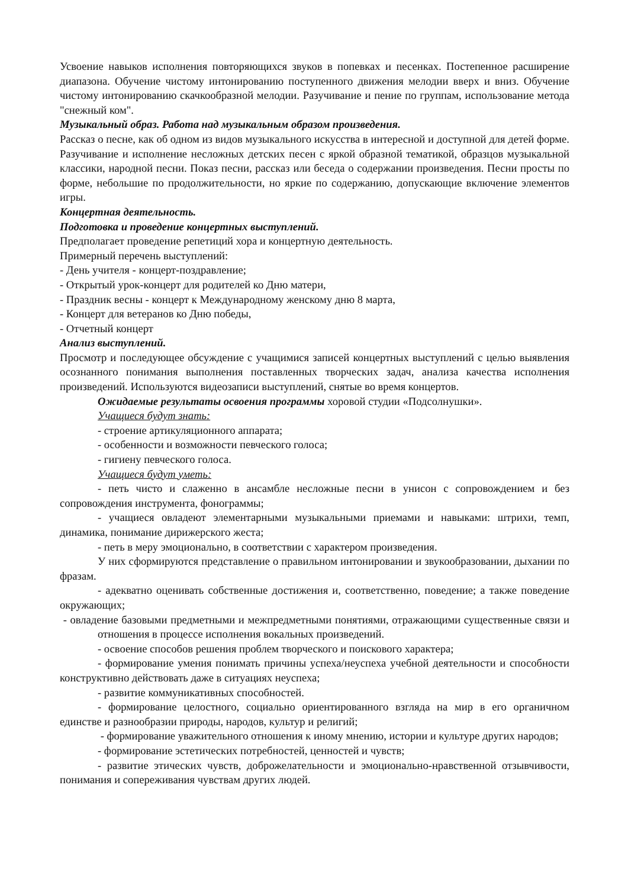Усвоение навыков исполнения повторяющихся звуков в попевках и песенках. Постепенное расширение диапазона. Обучение чистому интонированию поступенного движения мелодии вверх и вниз. Обучение чистому интонированию скачкообразной мелодии. Разучивание и пение по группам, использование метода "снежный ком".
Музыкальный образ. Работа над музыкальным образом произведения.
Рассказ о песне, как об одном из видов музыкального искусства в интересной и доступной для детей форме. Разучивание и исполнение несложных детских песен с яркой образной тематикой, образцов музыкальной классики, народной песни. Показ песни, рассказ или беседа о содержании произведения. Песни просты по форме, небольшие по продолжительности, но яркие по содержанию, допускающие включение элементов игры.
Концертная деятельность.
Подготовка и проведение концертных выступлений.
Предполагает проведение репетиций хора и концертную деятельность.
Примерный перечень выступлений:
- День учителя - концерт-поздравление;
- Открытый урок-концерт для родителей ко Дню матери,
- Праздник весны - концерт к Международному женскому дню 8 марта,
- Концерт для ветеранов ко Дню победы,
- Отчетный концерт
Анализ выступлений.
Просмотр и последующее обсуждение с учащимися записей концертных выступлений с целью выявления осознанного понимания выполнения поставленных творческих задач, анализа качества исполнения произведений. Используются видеозаписи выступлений, снятые во время концертов.
Ожидаемые результаты освоения программы хоровой студии «Подсолнушки».
Учащиеся будут знать:
- строение артикуляционного аппарата;
- особенности и возможности певческого голоса;
- гигиену певческого голоса.
Учащиеся будут уметь:
- петь чисто и слаженно в ансамбле несложные песни в унисон с сопровождением и без сопровождения инструмента, фонограммы;
- учащиеся овладеют элементарными музыкальными приемами и навыками: штрихи, темп, динамика, понимание дирижерского жеста;
- петь в меру эмоционально, в соответствии с характером произведения.
У них сформируются представление о правильном интонировании и звукообразовании, дыхании по фразам.
- адекватно оценивать собственные достижения и, соответственно, поведение; а также поведение окружающих;
- овладение базовыми предметными и межпредметными понятиями, отражающими существенные связи и отношения в процессе исполнения вокальных произведений.
- освоение способов решения проблем творческого и поискового характера;
- формирование умения понимать причины успеха/неуспеха учебной деятельности и способности конструктивно действовать даже в ситуациях неуспеха;
- развитие коммуникативных способностей.
- формирование целостного, социально ориентированного взгляда на мир в его органичном единстве и разнообразии природы, народов, культур и религий;
- формирование уважительного отношения к иному мнению, истории и культуре других народов;
- формирование эстетических потребностей, ценностей и чувств;
- развитие этических чувств, доброжелательности и эмоционально-нравственной отзывчивости, понимания и сопереживания чувствам других людей.